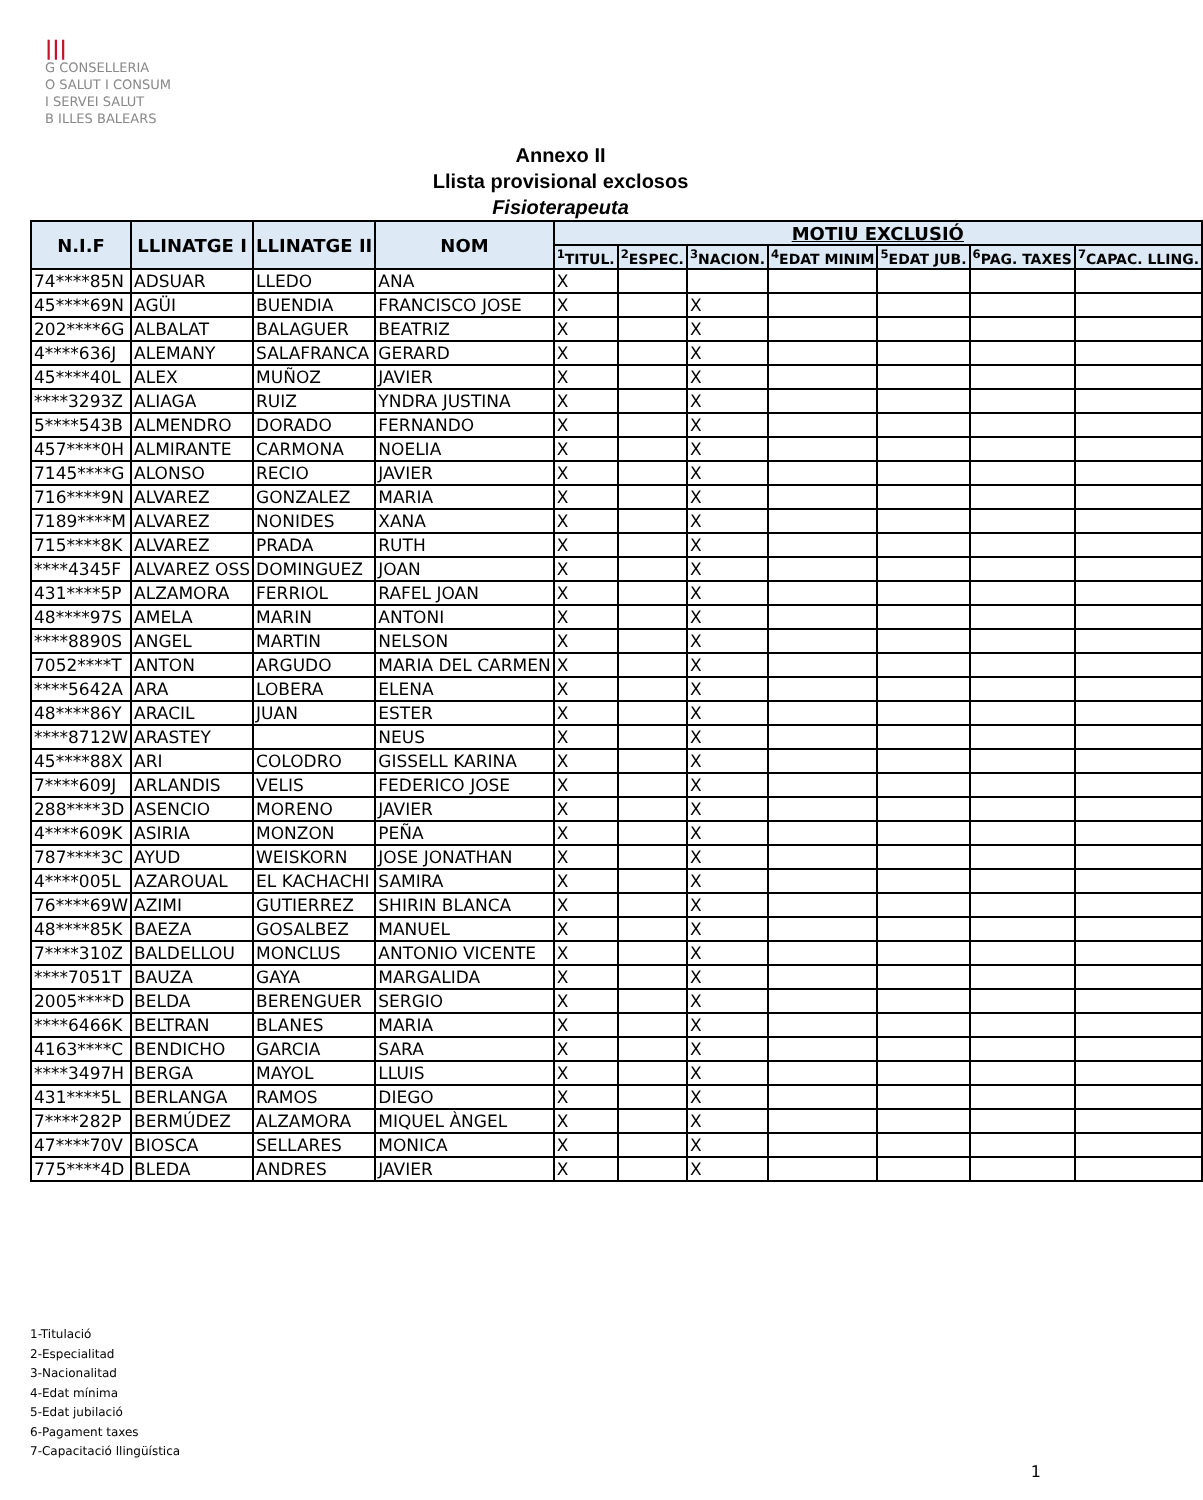|||
G CONSELLERIA
O SALUT I CONSUM
I SERVEI SALUT
B ILLES BALEARS
Annexo II
Llista provisional exclosos
Fisioterapeuta
| N.I.F | LLINATGE I | LLINATGE II | NOM | MOTIU EXCLUSIÓ | | | | | | |
| --- | --- | --- | --- | --- | --- | --- | --- | --- | --- | --- |
| | | | | <sup>1</sup> TITUL. | <sup>2</sup> ESPEC. | <sup>3</sup> NACION. | <sup>4</sup> EDAT MINIM | <sup>5</sup> EDAT JUB. | <sup>6</sup> PAG. TAXES | <sup>7</sup>CAPAC. LLING. |
| 74****85N | ADSUAR | LLEDO | ANA | X | | | | | | |
| 45****69N | AGÜI | BUENDIA | FRANCISCO JOSE | X | | X | | | | |
| 202****6G | ALBALAT | BALAGUER | BEATRIZ | X | | X | | | | |
| 4****636J | ALEMANY | SALAFRANCA | GERARD | X | | X | | | | |
| 45****40L | ALEX | MUÑOZ | JAVIER | X | | X | | | | |
| ****3293Z | ALIAGA | RUIZ | YNDRA JUSTINA | X | | X | | | | |
| 5****543B | ALMENDRO | DORADO | FERNANDO | X | | X | | | | |
| 457****0H | ALMIRANTE | CARMONA | NOELIA | X | | X | | | | |
| 7145****G | ALONSO | RECIO | JAVIER | X | | X | | | | |
| 716****9N | ALVAREZ | GONZALEZ | MARIA | X | | X | | | | |
| 7189****M | ALVAREZ | NONIDES | XANA | X | | X | | | | |
| 715****8K | ALVAREZ | PRADA | RUTH | X | | X | | | | |
| ****4345F | ALVAREZ OSS | DOMINGUEZ | JOAN | X | | X | | | | |
| 431****5P | ALZAMORA | FERRIOL | RAFEL JOAN | X | | X | | | | |
| 48****97S | AMELA | MARIN | ANTONI | X | | X | | | | |
| ****8890S | ANGEL | MARTIN | NELSON | X | | X | | | | |
| 7052****T | ANTON | ARGUDO | MARIA DEL CARMEN | X | | X | | | | |
| ****5642A | ARA | LOBERA | ELENA | X | | X | | | | |
| 48****86Y | ARACIL | JUAN | ESTER | X | | X | | | | |
| ****8712W | ARASTEY | | NEUS | X | | X | | | | |
| 45****88X | ARI | COLODRO | GISSELL KARINA | X | | X | | | | |
| 7****609J | ARLANDIS | VELIS | FEDERICO JOSE | X | | X | | | | |
| 288****3D | ASENCIO | MORENO | JAVIER | X | | X | | | | |
| 4****609K | ASIRIA | MONZON | PEÑA | X | | X | | | | |
| 787****3C | AYUD | WEISKORN | JOSE JONATHAN | X | | X | | | | |
| 4****005L | AZAROUAL | EL KACHACHI | SAMIRA | X | | X | | | | |
| 76****69W | AZIMI | GUTIERREZ | SHIRIN BLANCA | X | | X | | | | |
| 48****85K | BAEZA | GOSALBEZ | MANUEL | X | | X | | | | |
| 7****310Z | BALDELLOU | MONCLUS | ANTONIO VICENTE | X | | X | | | | |
| ****7051T | BAUZA | GAYA | MARGALIDA | X | | X | | | | |
| 2005****D | BELDA | BERENGUER | SERGIO | X | | X | | | | |
| ****6466K | BELTRAN | BLANES | MARIA | X | | X | | | | |
| 4163****C | BENDICHO | GARCIA | SARA | X | | X | | | | |
| ****3497H | BERGA | MAYOL | LLUIS | X | | X | | | | |
| 431****5L | BERLANGA | RAMOS | DIEGO | X | | X | | | | |
| 7****282P | BERMÚDEZ | ALZAMORA | MIQUEL ÀNGEL | X | | X | | | | |
| 47****70V | BIOSCA | SELLARES | MONICA | X | | X | | | | |
| 775****4D | BLEDA | ANDRES | JAVIER | X | | X | | | | |
1-Titulació
2-Especialitad
3-Nacionalitad
4-Edat mínima
5-Edat jubilació
6-Pagament taxes
7-Capacitació llingüística
1